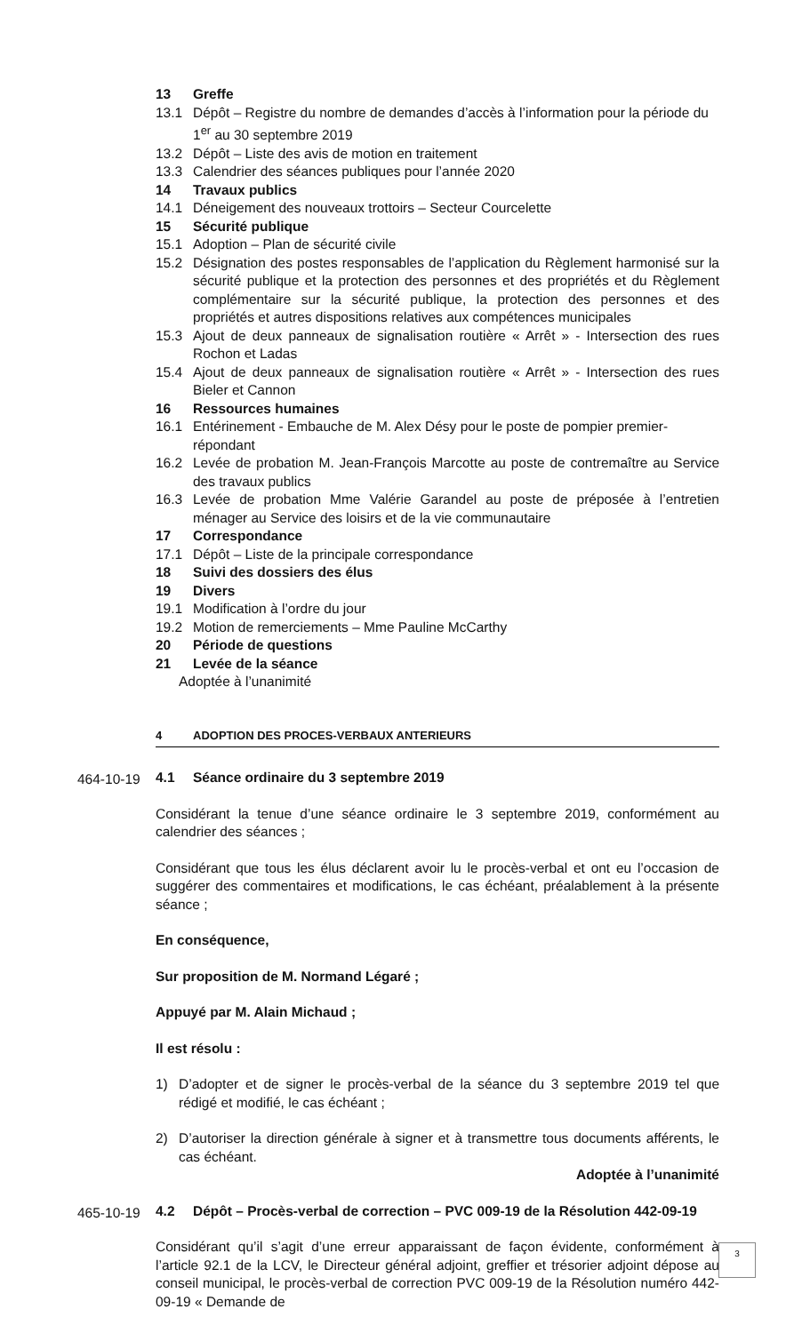13 Greffe
13.1 Dépôt – Registre du nombre de demandes d’accès à l’information pour la période du 1<sup>er</sup> au 30 septembre 2019
13.2 Dépôt – Liste des avis de motion en traitement
13.3 Calendrier des séances publiques pour l’année 2020
14 Travaux publics
14.1 Déneigement des nouveaux trottoirs – Secteur Courcelette
15 Sécurité publique
15.1 Adoption – Plan de sécurité civile
15.2 Désignation des postes responsables de l’application du Règlement harmonisé sur la sécurité publique et la protection des personnes et des propriétés et du Règlement complémentaire sur la sécurité publique, la protection des personnes et des propriétés et autres dispositions relatives aux compétences municipales
15.3 Ajout de deux panneaux de signalisation routière « Arrêt » - Intersection des rues Rochon et Ladas
15.4 Ajout de deux panneaux de signalisation routière « Arrêt » - Intersection des rues Bieler et Cannon
16 Ressources humaines
16.1 Entérinement - Embauche de M. Alex Désy pour le poste de pompier premier-répondant
16.2 Levée de probation M. Jean-François Marcotte au poste de contremaître au Service des travaux publics
16.3 Levée de probation Mme Valérie Garandel au poste de préposée à l’entretien ménager au Service des loisirs et de la vie communautaire
17 Correspondance
17.1 Dépôt – Liste de la principale correspondance
18 Suivi des dossiers des élus
19 Divers
19.1 Modification à l’ordre du jour
19.2 Motion de remerciements – Mme Pauline McCarthy
20 Période de questions
21 Levée de la séance
Adoptée à l’unanimité
4 ADOPTION DES PROCES-VERBAUX ANTERIEURS
464-10-19
4.1 Séance ordinaire du 3 septembre 2019
Considérant la tenue d’une séance ordinaire le 3 septembre 2019, conformément au calendrier des séances ;
Considérant que tous les élus déclarent avoir lu le procès-verbal et ont eu l’occasion de suggérer des commentaires et modifications, le cas échéant, préalablement à la présente séance ;
En conséquence,
Sur proposition de M. Normand Légaré ;
Appuyé par M. Alain Michaud ;
Il est résolu :
1) D’adopter et de signer le procès-verbal de la séance du 3 septembre 2019 tel que rédigé et modifié, le cas échéant ;
2) D’autoriser la direction générale à signer et à transmettre tous documents afférents, le cas échéant.
Adoptée à l’unanimité
465-10-19
4.2 Dépôt – Procès-verbal de correction – PVC 009-19 de la Résolution 442-09-19
Considérant qu’il s’agit d’une erreur apparaissant de façon évidente, conformément à l’article 92.1 de la LCV, le Directeur général adjoint, greffier et trésorier adjoint dépose au conseil municipal, le procès-verbal de correction PVC 009-19 de la Résolution numéro 442-09-19 « Demande de
3